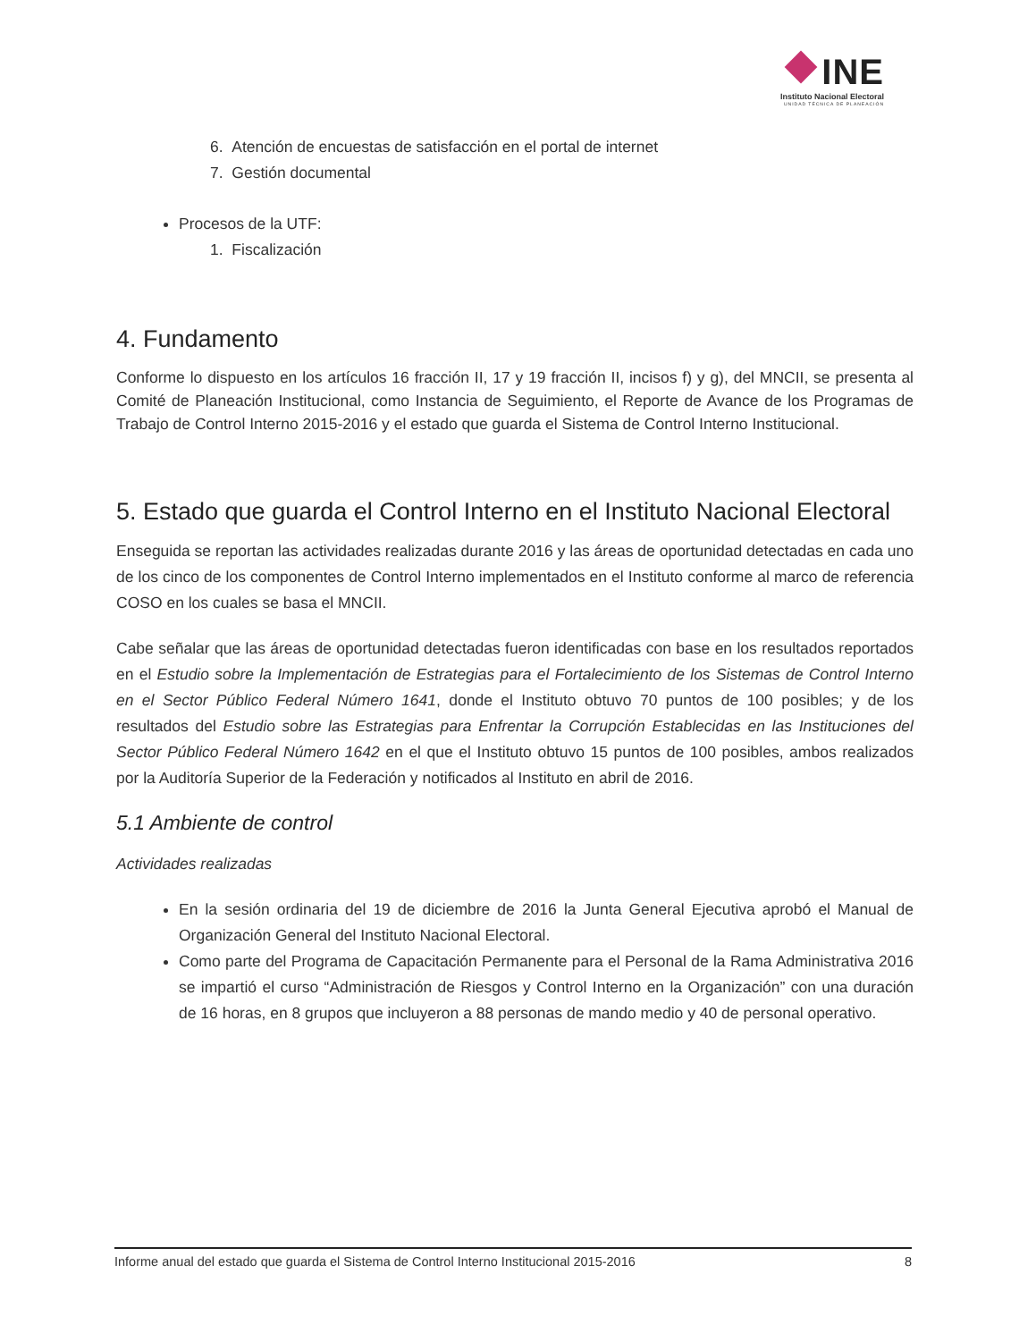INE
Instituto Nacional Electoral
UNIDAD TÉCNICA DE PLANEACIÓN
6. Atención de encuestas de satisfacción en el portal de internet
7. Gestión documental
Procesos de la UTF:
1. Fiscalización
4. Fundamento
Conforme lo dispuesto en los artículos 16 fracción II, 17 y 19 fracción II, incisos f) y g), del MNCII, se presenta al Comité de Planeación Institucional, como Instancia de Seguimiento, el Reporte de Avance de los Programas de Trabajo de Control Interno 2015-2016 y el estado que guarda el Sistema de Control Interno Institucional.
5. Estado que guarda el Control Interno en el Instituto Nacional Electoral
Enseguida se reportan las actividades realizadas durante 2016 y las áreas de oportunidad detectadas en cada uno de los cinco de los componentes de Control Interno implementados en el Instituto conforme al marco de referencia COSO en los cuales se basa el MNCII.
Cabe señalar que las áreas de oportunidad detectadas fueron identificadas con base en los resultados reportados en el Estudio sobre la Implementación de Estrategias para el Fortalecimiento de los Sistemas de Control Interno en el Sector Público Federal Número 1641, donde el Instituto obtuvo 70 puntos de 100 posibles; y de los resultados del Estudio sobre las Estrategias para Enfrentar la Corrupción Establecidas en las Instituciones del Sector Público Federal Número 1642 en el que el Instituto obtuvo 15 puntos de 100 posibles, ambos realizados por la Auditoría Superior de la Federación y notificados al Instituto en abril de 2016.
5.1 Ambiente de control
Actividades realizadas
En la sesión ordinaria del 19 de diciembre de 2016 la Junta General Ejecutiva aprobó el Manual de Organización General del Instituto Nacional Electoral.
Como parte del Programa de Capacitación Permanente para el Personal de la Rama Administrativa 2016 se impartió el curso “Administración de Riesgos y Control Interno en la Organización” con una duración de 16 horas, en 8 grupos que incluyeron a 88 personas de mando medio y 40 de personal operativo.
Informe anual del estado que guarda el Sistema de Control Interno Institucional 2015-2016 8